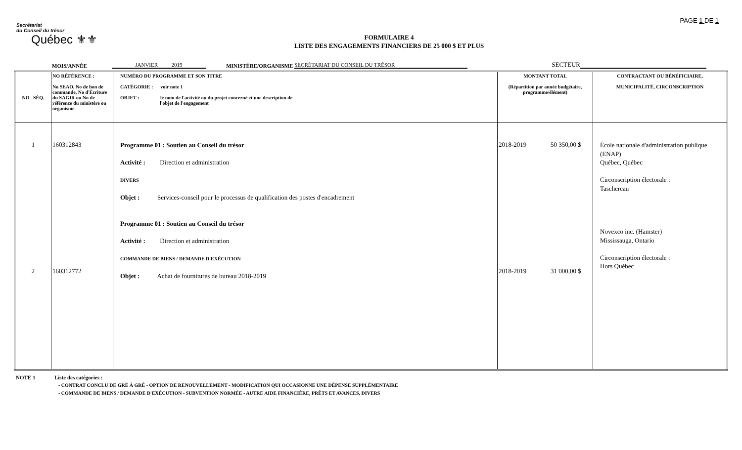PAGE 1 DE 1
Secrétariat
du Conseil du trésor
Québec ⚜⚜
FORMULAIRE 4
LISTE DES ENGAGEMENTS FINANCIERS DE 25 000 $ ET PLUS
MOIS/ANNÉE JANVIER 2019 MINISTÈRE/ORGANISME SECRÉTARIAT DU CONSEIL DU TRÉSOR SECTEUR
| NO SÉQ. | NO RÉFÉRENCE : No SEAO, No de bon de commande, No d'Écriture du SAGIR ou No de référence du ministère ou organisme | NUMÉRO DU PROGRAMME ET SON TITRE CATÉGORIE : voir note 1 OBJET : le nom de l'activité ou du projet concerné et une description de l'objet de l'engagement | MONTANT TOTAL (Répartition par année budgétaire, programme/élément) | CONTRACTANT OU BÉNÉFICIAIRE, MUNICIPALITÉ, CIRCONSCRIPTION |
| --- | --- | --- | --- | --- |
| 1 2 | 160312843 160312772 | Programme 01 : Soutien au Conseil du trésor Activité : Direction et administration DIVERS Objet : Services-conseil pour le processus de qualification des postes d'encadrement Programme 01 : Soutien au Conseil du trésor Activité : Direction et administration COMMANDE DE BIENS / DEMANDE D'EXÉCUTION Objet : Achat de fournitures de bureau 2018-2019 | 2018-2019 50 350,00 $ 2018-2019 31 000,00 $ | École nationale d'administration publique (ENAP) Québec, Québec Circonscription électorale : Taschereau Novexco inc. (Hamster) Mississauga, Ontario Circonscription électorale : Hors Québec |
NOTE 1 Liste des catégories :
- CONTRAT CONCLU DE GRÉ À GRÉ - OPTION DE RENOUVELLEMENT - MODIFICATION QUI OCCASIONNE UNE DÉPENSE SUPPLÉMENTAIRE
- COMMANDE DE BIENS / DEMANDE D'EXÉCUTION - SUBVENTION NORMÉE - AUTRE AIDE FINANCIÈRE, PRÊTS ET AVANCES, DIVERS